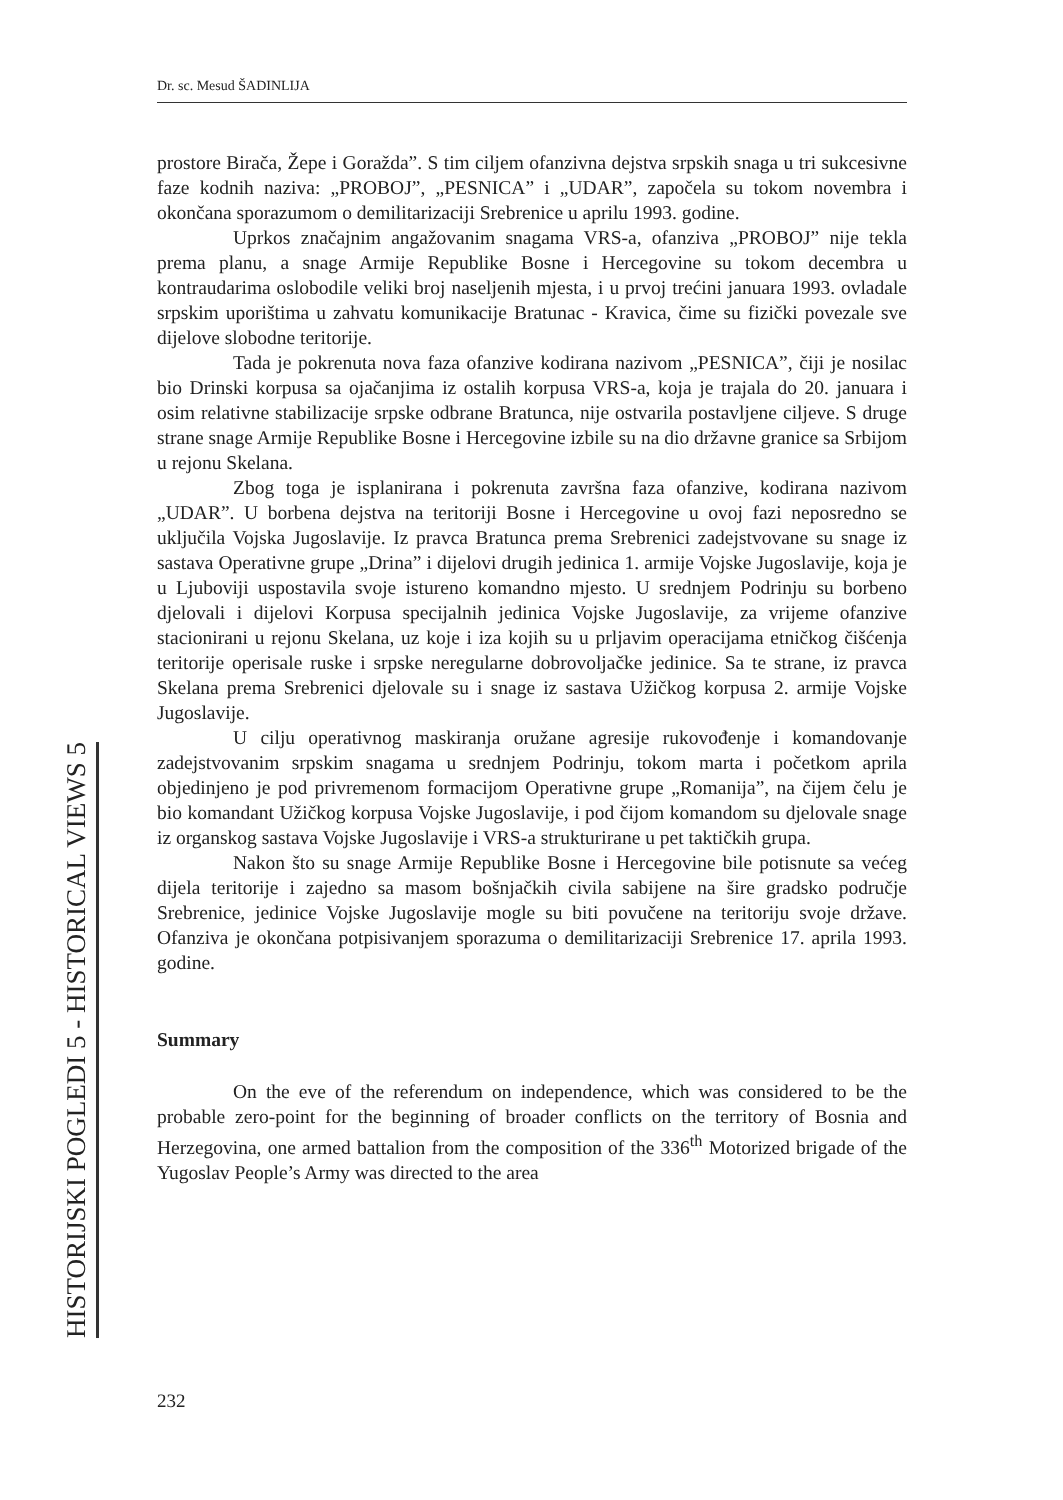Dr. sc. Mesud ŠADINLIJA
HISTORIJSKI POGLEDI 5 - HISTORICAL VIEWS 5
prostore Birača, Žepe i Goražda”. S tim ciljem ofanzivna dejstva srpskih snaga u tri sukcesivne faze kodnih naziva: „PROBOJ”, „PESNICA” i „UDAR”, započela su tokom novembra i okončana sporazumom o demilitarizaciji Srebrenice u aprilu 1993. godine.
Uprkos značajnim angažovanim snagama VRS-a, ofanziva „PROBOJ” nije tekla prema planu, a snage Armije Republike Bosne i Hercegovine su tokom decembra u kontraudarima oslobodile veliki broj naseljenih mjesta, i u prvoj trećini januara 1993. ovladale srpskim uporištima u zahvatu komunikacije Bratunac - Kravica, čime su fizički povezale sve dijelove slobodne teritorije.
Tada je pokrenuta nova faza ofanzive kodirana nazivom „PESNICA”, čiji je nosilac bio Drinski korpusa sa ojačanjima iz ostalih korpusa VRS-a, koja je trajala do 20. januara i osim relativne stabilizacije srpske odbrane Bratunca, nije ostvarila postavljene ciljeve. S druge strane snage Armije Republike Bosne i Hercegovine izbile su na dio državne granice sa Srbijom u rejonu Skelana.
Zbog toga je isplanirana i pokrenuta završna faza ofanzive, kodirana nazivom „UDAR”. U borbena dejstva na teritoriji Bosne i Hercegovine u ovoj fazi neposredno se uključila Vojska Jugoslavije. Iz pravca Bratunca prema Srebrenici zadejstvovane su snage iz sastava Operativne grupe „Drina” i dijelovi drugih jedinica 1. armije Vojske Jugoslavije, koja je u Ljuboviji uspostavila svoje istureno komandno mjesto. U srednjem Podrinju su borbeno djelovali i dijelovi Korpusa specijalnih jedinica Vojske Jugoslavije, za vrijeme ofanzive stacionirani u rejonu Skelana, uz koje i iza kojih su u prljavim operacijama etničkog čišćenja teritorije operisale ruske i srpske neregularne dobrovoljačke jedinice. Sa te strane, iz pravca Skelana prema Srebrenici djelovale su i snage iz sastava Užičkog korpusa 2. armije Vojske Jugoslavije.
U cilju operativnog maskiranja oružane agresije rukovođenje i komandovanje zadejstvovanim srpskim snagama u srednjem Podrinju, tokom marta i početkom aprila objedinjeno je pod privremenom formacijom Operativne grupe „Romanija”, na čijem čelu je bio komandant Užičkog korpusa Vojske Jugoslavije, i pod čijom komandom su djelovale snage iz organskog sastava Vojske Jugoslavije i VRS-a strukturirane u pet taktičkih grupa.
Nakon što su snage Armije Republike Bosne i Hercegovine bile potisnute sa većeg dijela teritorije i zajedno sa masom bošnjačkih civila sabijene na šire gradsko područje Srebrenice, jedinice Vojske Jugoslavije mogle su biti povučene na teritoriju svoje države. Ofanziva je okončana potpisivanjem sporazuma o demilitarizaciji Srebrenice 17. aprila 1993. godine.
Summary
On the eve of the referendum on independence, which was considered to be the probable zero-point for the beginning of broader conflicts on the territory of Bosnia and Herzegovina, one armed battalion from the composition of the 336<sup>th</sup> Motorized brigade of the Yugoslav People’s Army was directed to the area
232